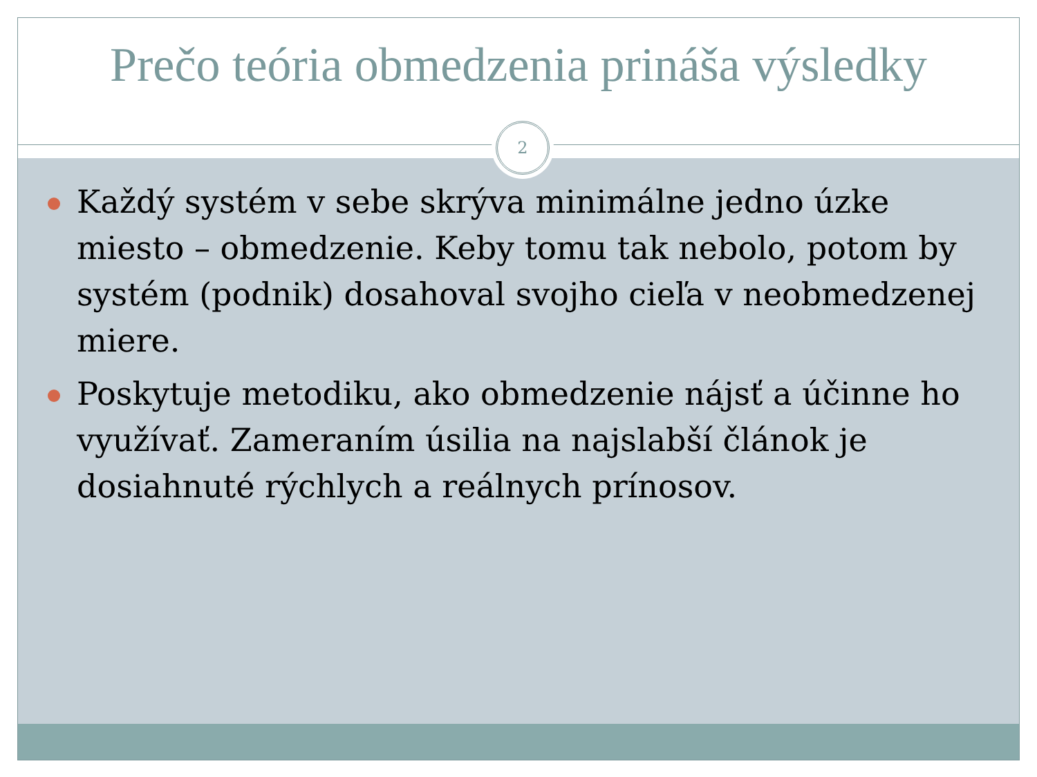Prečo teória obmedzenia prináša výsledky
2
Každý systém v sebe skrýva minimálne jedno úzke miesto – obmedzenie. Keby tomu tak nebolo, potom by systém (podnik) dosahoval svojho cieľa v neobmedzenej miere.
Poskytuje metodiku, ako obmedzenie nájsť a účinne ho využívať. Zameraním úsilia na najslabší článok je dosiahnuté rýchlych a reálnych prínosov.